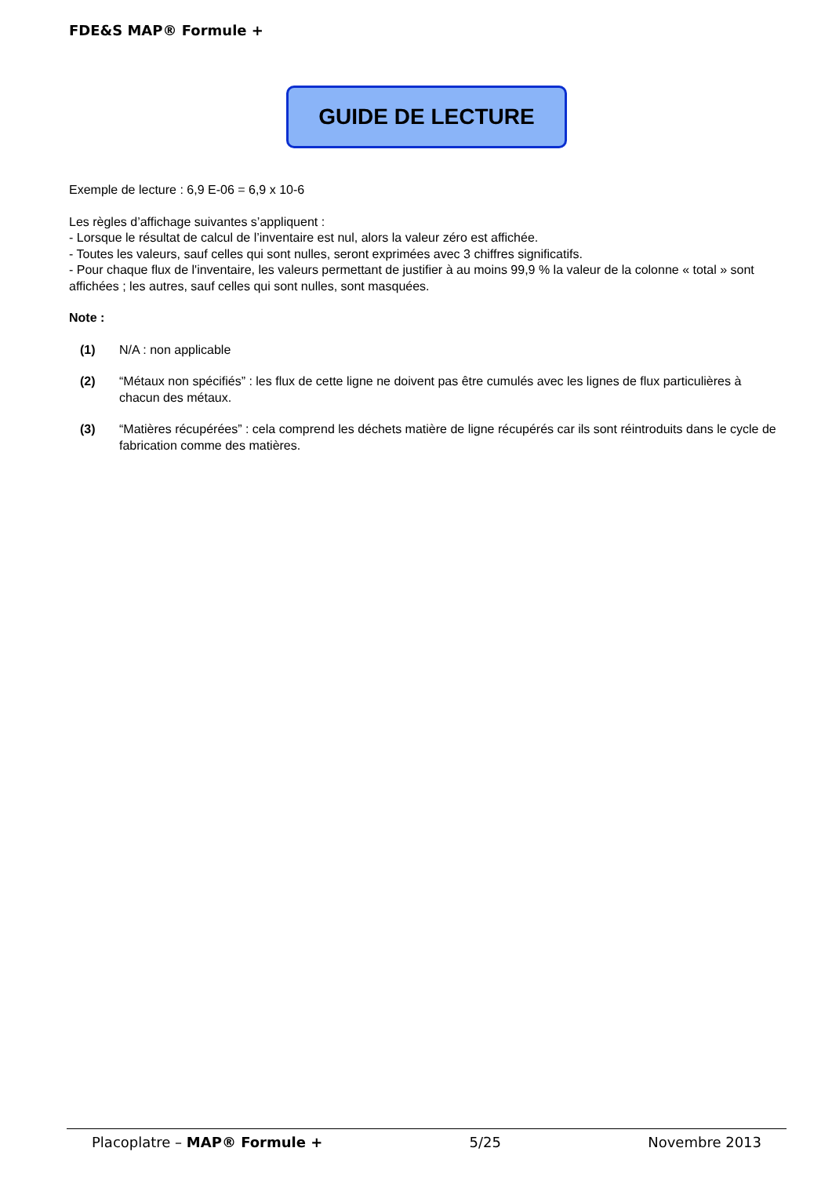FDE&S MAP® Formule +
GUIDE DE LECTURE
Exemple de lecture : 6,9 E-06 = 6,9 x 10-6
Les règles d’affichage suivantes s’appliquent :
- Lorsque le résultat de calcul de l’inventaire est nul, alors la valeur zéro est affichée.
- Toutes les valeurs, sauf celles qui sont nulles, seront exprimées avec 3 chiffres significatifs.
- Pour chaque flux de l'inventaire, les valeurs permettant de justifier à au moins 99,9 % la valeur de la colonne « total » sont affichées ; les autres, sauf celles qui sont nulles, sont masquées.
Note :
(1) N/A : non applicable
(2) “Métaux non spécifiés” : les flux de cette ligne ne doivent pas être cumulés avec les lignes de flux particulières à chacun des métaux.
(3) “Matières récupérées” : cela comprend les déchets matière de ligne récupérés car ils sont réintroduits dans le cycle de fabrication comme des matières.
Placoplatre – MAP® Formule + 5/25 Novembre 2013